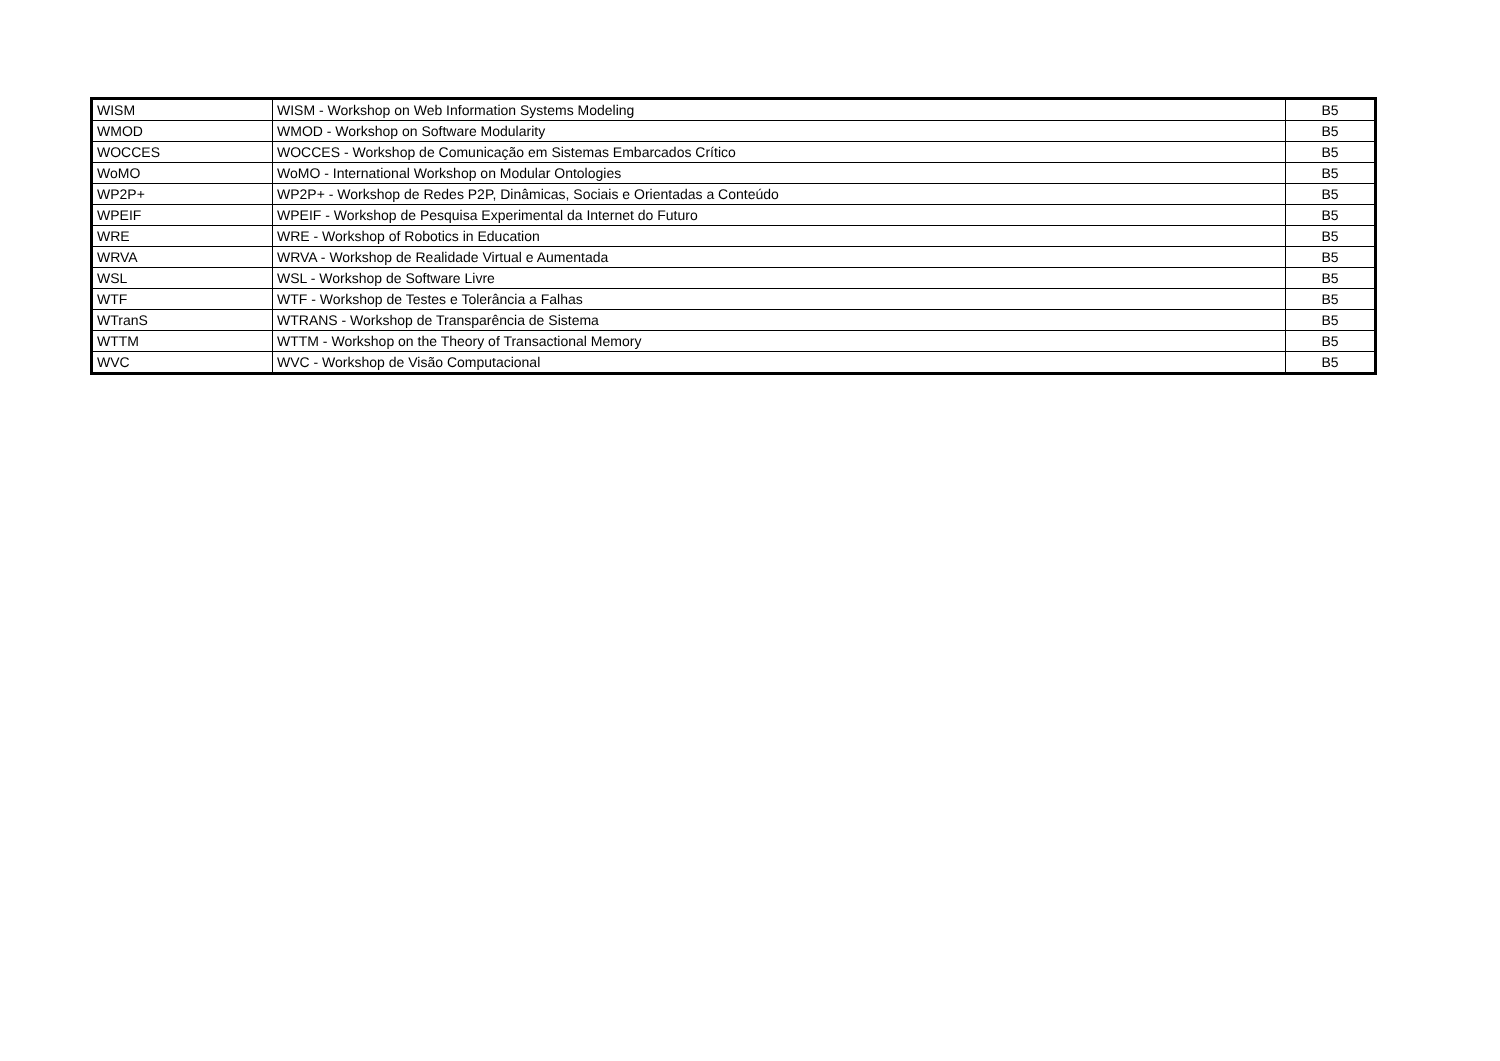| WISM | WISM - Workshop on Web Information Systems Modeling | B5 |
| WMOD | WMOD - Workshop on Software Modularity | B5 |
| WOCCES | WOCCES - Workshop de Comunicação em Sistemas Embarcados Crítico | B5 |
| WoMO | WoMO - International Workshop on Modular Ontologies | B5 |
| WP2P+ | WP2P+ - Workshop de Redes P2P, Dinâmicas, Sociais e Orientadas a Conteúdo | B5 |
| WPEIF | WPEIF - Workshop de Pesquisa Experimental da Internet do Futuro | B5 |
| WRE | WRE - Workshop of Robotics in Education | B5 |
| WRVA | WRVA - Workshop de Realidade Virtual e Aumentada | B5 |
| WSL | WSL - Workshop de Software Livre | B5 |
| WTF | WTF - Workshop de Testes e Tolerância a Falhas | B5 |
| WTranS | WTRANS - Workshop de Transparência de Sistema | B5 |
| WTTM | WTTM - Workshop on the Theory of Transactional Memory | B5 |
| WVC | WVC - Workshop de Visão Computacional | B5 |